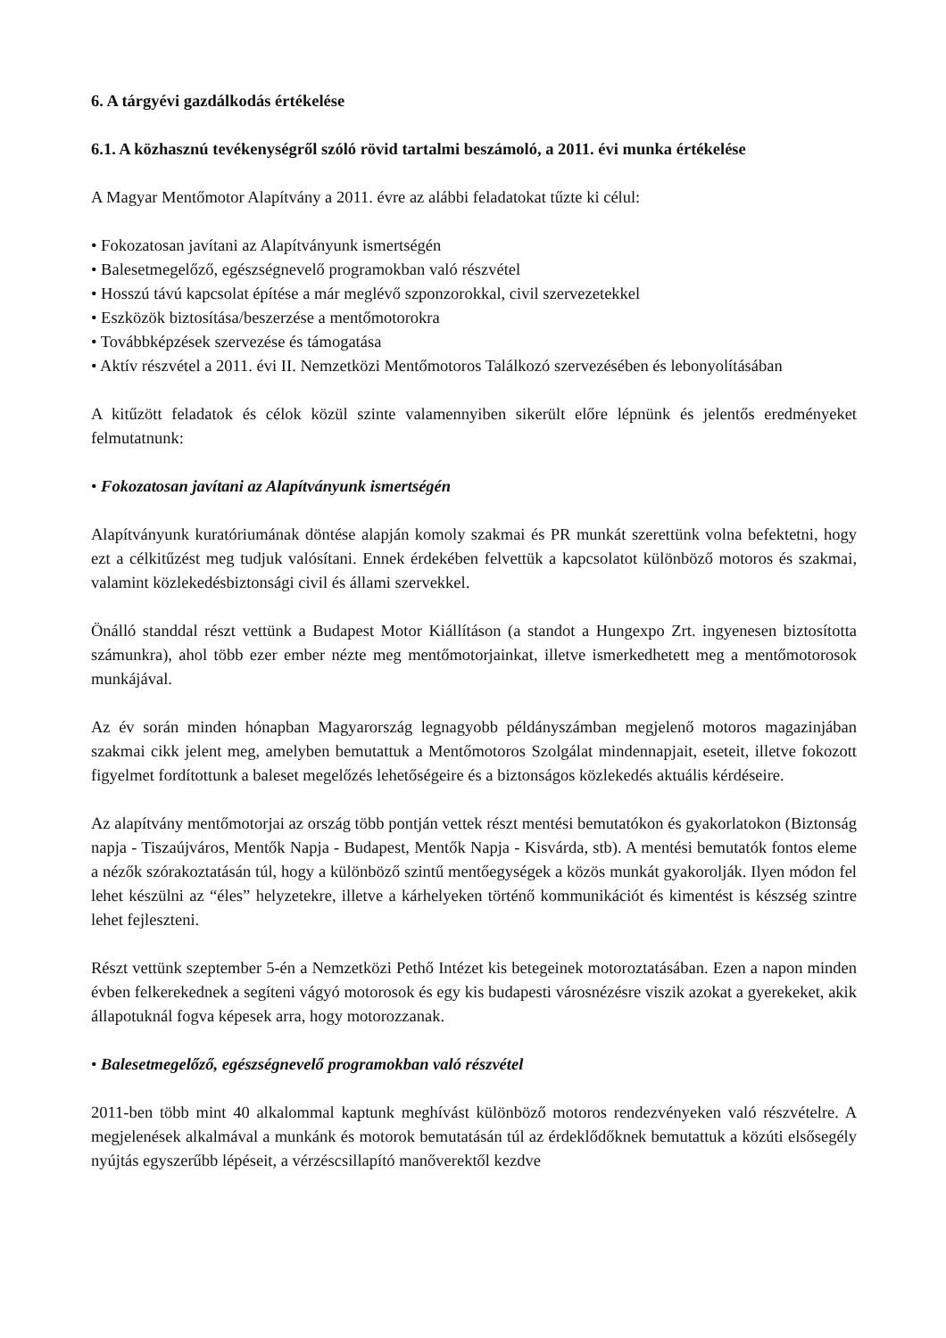6. A tárgyévi gazdálkodás értékelése
6.1. A közhasznú tevékenységről szóló rövid tartalmi beszámoló, a 2011. évi munka értékelése
A Magyar Mentőmotor Alapítvány a 2011. évre az alábbi feladatokat tűzte ki célul:
• Fokozatosan javítani az Alapítványunk ismertségén
• Balesetmegelőző, egészségnevelő programokban való részvétel
• Hosszú távú kapcsolat építése a már meglévő szponzorokkal, civil szervezetekkel
• Eszközök biztosítása/beszerzése a mentőmotorokra
• Továbbképzések szervezése és támogatása
• Aktív részvétel a 2011. évi II. Nemzetközi Mentőmotoros Találkozó szervezésében és lebonyolításában
A kitűzött feladatok és célok közül szinte valamennyiben sikerült előre lépnünk és jelentős eredményeket felmutatnunk:
• Fokozatosan javítani az Alapítványunk ismertségén
Alapítványunk kuratóriumának döntése alapján komoly szakmai és PR munkát szerettünk volna befektetni, hogy ezt a célkitűzést meg tudjuk valósítani. Ennek érdekében felvettük a kapcsolatot különböző motoros és szakmai, valamint közlekedésbiztonsági civil és állami szervekkel.
Önálló standdal részt vettünk a Budapest Motor Kiállításon (a standot a Hungexpo Zrt. ingyenesen biztosította számunkra), ahol több ezer ember nézte meg mentőmotorjainkat, illetve ismerkedhetett meg a mentőmotorosok munkájával.
Az év során minden hónapban Magyarország legnagyobb példányszámban megjelenő motoros magazinjában szakmai cikk jelent meg, amelyben bemutattuk a Mentőmotoros Szolgálat mindennapjait, eseteit, illetve fokozott figyelmet fordítottunk a baleset megelőzés lehetőségeire és a biztonságos közlekedés aktuális kérdéseire.
Az alapítvány mentőmotorjai az ország több pontján vettek részt mentési bemutatókon és gyakorlatokon (Biztonság napja - Tiszaújváros, Mentők Napja - Budapest, Mentők Napja - Kisvárda, stb). A mentési bemutatók fontos eleme a nézők szórakoztatásán túl, hogy a különböző szintű mentőegységek a közös munkát gyakorolják. Ilyen módon fel lehet készülni az “éles” helyzetekre, illetve a kárhelyeken történő kommunikációt és kimentést is készség szintre lehet fejleszteni.
Részt vettünk szeptember 5-én a Nemzetközi Pethő Intézet kis betegeinek motoroztatásában. Ezen a napon minden évben felkerekednek a segíteni vágyó motorosok és egy kis budapesti városnézésre viszik azokat a gyerekeket, akik állapotuknál fogva képesek arra, hogy motorozzanak.
• Balesetmegelőző, egészségnevelő programokban való részvétel
2011-ben több mint 40 alkalommal kaptunk meghívást különböző motoros rendezvényeken való részvételre. A megjelenések alkalmával a munkánk és motorok bemutatásán túl az érdeklődőknek bemutattuk a közúti elsősegély nyújtás egyszerűbb lépéseit, a vérzéscsillapító manőverektől kezdve